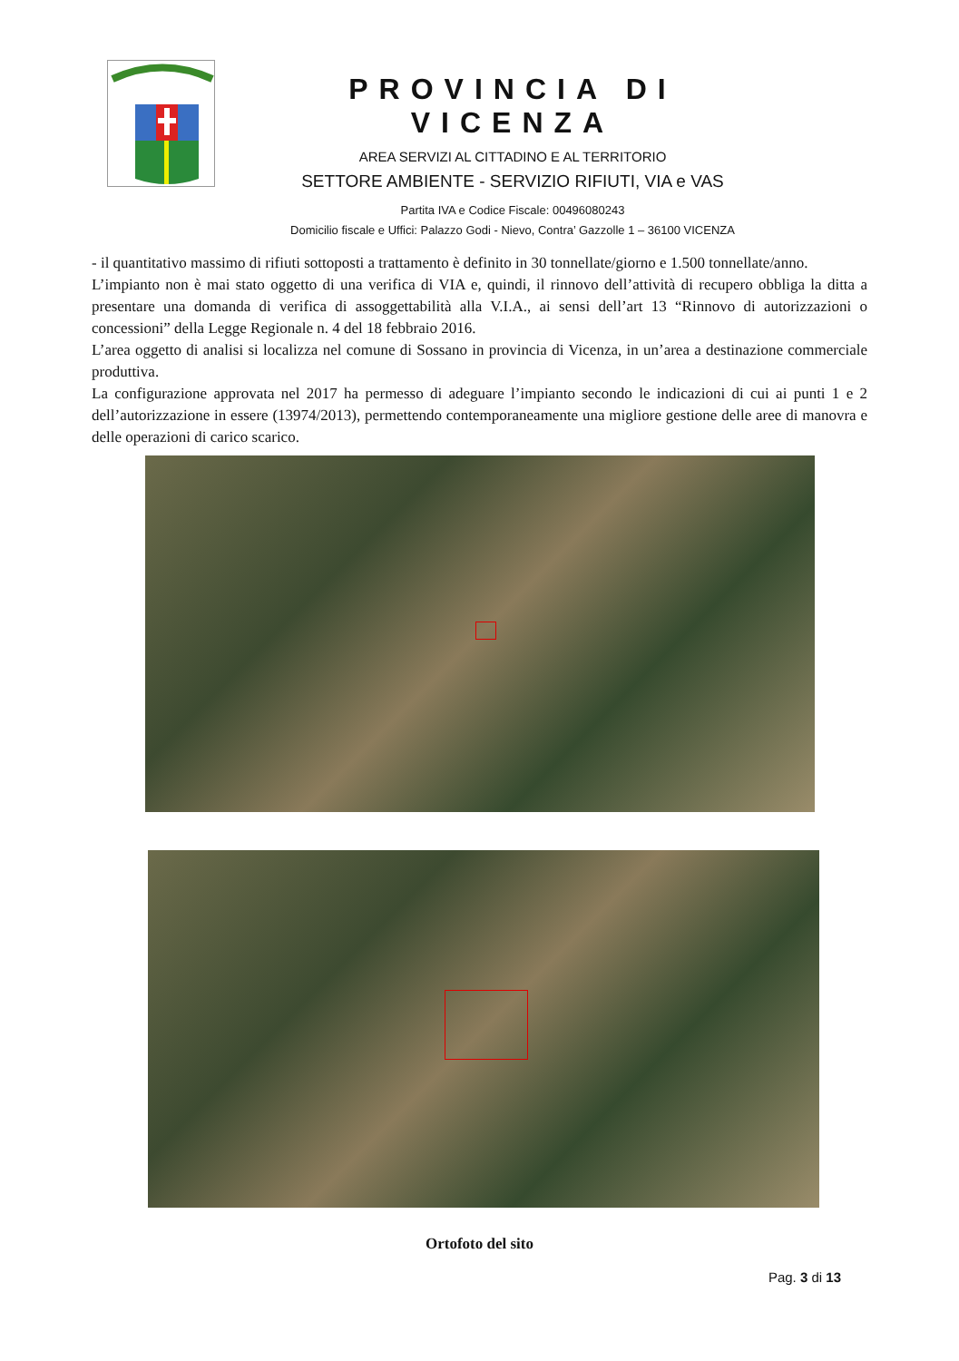PROVINCIA DI VICENZA
AREA SERVIZI AL CITTADINO E AL TERRITORIO
SETTORE AMBIENTE - SERVIZIO RIFIUTI, VIA e VAS
Partita IVA e Codice Fiscale: 00496080243
Domicilio fiscale e Uffici: Palazzo Godi - Nievo, Contra’ Gazzolle 1 – 36100 VICENZA
- il quantitativo massimo di rifiuti sottoposti a trattamento è definito in 30 tonnellate/giorno e 1.500 tonnellate/anno.
L’impianto non è mai stato oggetto di una verifica di VIA e, quindi, il rinnovo dell’attività di recupero obbliga la ditta a presentare una domanda di verifica di assoggettabilità alla V.I.A., ai sensi dell’art 13 “Rinnovo di autorizzazioni o concessioni” della Legge Regionale n. 4 del 18 febbraio 2016.
L’area oggetto di analisi si localizza nel comune di Sossano in provincia di Vicenza, in un’area a destinazione commerciale produttiva.
La configurazione approvata nel 2017 ha permesso di adeguare l’impianto secondo le indicazioni di cui ai punti 1 e 2 dell’autorizzazione in essere (13974/2013), permettendo contemporaneamente una migliore gestione delle aree di manovra e delle operazioni di carico scarico.
Ortofoto del sito
Pag. 3 di 13